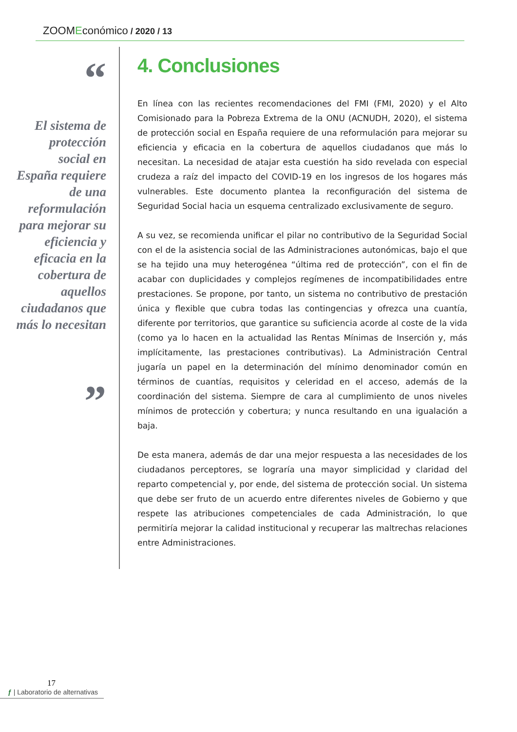ZOOMEconómico / 2020 / 13
“
El sistema de protección social en España requiere de una reformulación para mejorar su eficiencia y eficacia en la cobertura de aquellos ciudadanos que más lo necesitan
”
4. Conclusiones
En línea con las recientes recomendaciones del FMI (FMI, 2020) y el Alto Comisionado para la Pobreza Extrema de la ONU (ACNUDH, 2020), el sistema de protección social en España requiere de una reformulación para mejorar su eficiencia y eficacia en la cobertura de aquellos ciudadanos que más lo necesitan. La necesidad de atajar esta cuestión ha sido revelada con especial crudeza a raíz del impacto del COVID-19 en los ingresos de los hogares más vulnerables. Este documento plantea la reconfiguración del sistema de Seguridad Social hacia un esquema centralizado exclusivamente de seguro.
A su vez, se recomienda unificar el pilar no contributivo de la Seguridad Social con el de la asistencia social de las Administraciones autonómicas, bajo el que se ha tejido una muy heterogénea “última red de protección”, con el fin de acabar con duplicidades y complejos regímenes de incompatibilidades entre prestaciones. Se propone, por tanto, un sistema no contributivo de prestación única y flexible que cubra todas las contingencias y ofrezca una cuantía, diferente por territorios, que garantice su suficiencia acorde al coste de la vida (como ya lo hacen en la actualidad las Rentas Mínimas de Inserción y, más implícitamente, las prestaciones contributivas). La Administración Central jugaría un papel en la determinación del mínimo denominador común en términos de cuantías, requisitos y celeridad en el acceso, además de la coordinación del sistema. Siempre de cara al cumplimiento de unos niveles mínimos de protección y cobertura; y nunca resultando en una igualación a baja.
De esta manera, además de dar una mejor respuesta a las necesidades de los ciudadanos perceptores, se lograría una mayor simplicidad y claridad del reparto competencial y, por ende, del sistema de protección social. Un sistema que debe ser fruto de un acuerdo entre diferentes niveles de Gobierno y que respete las atribuciones competenciales de cada Administración, lo que permitiría mejorar la calidad institucional y recuperar las maltrechas relaciones entre Administraciones.
17
ƒ | Laboratorio de alternativas